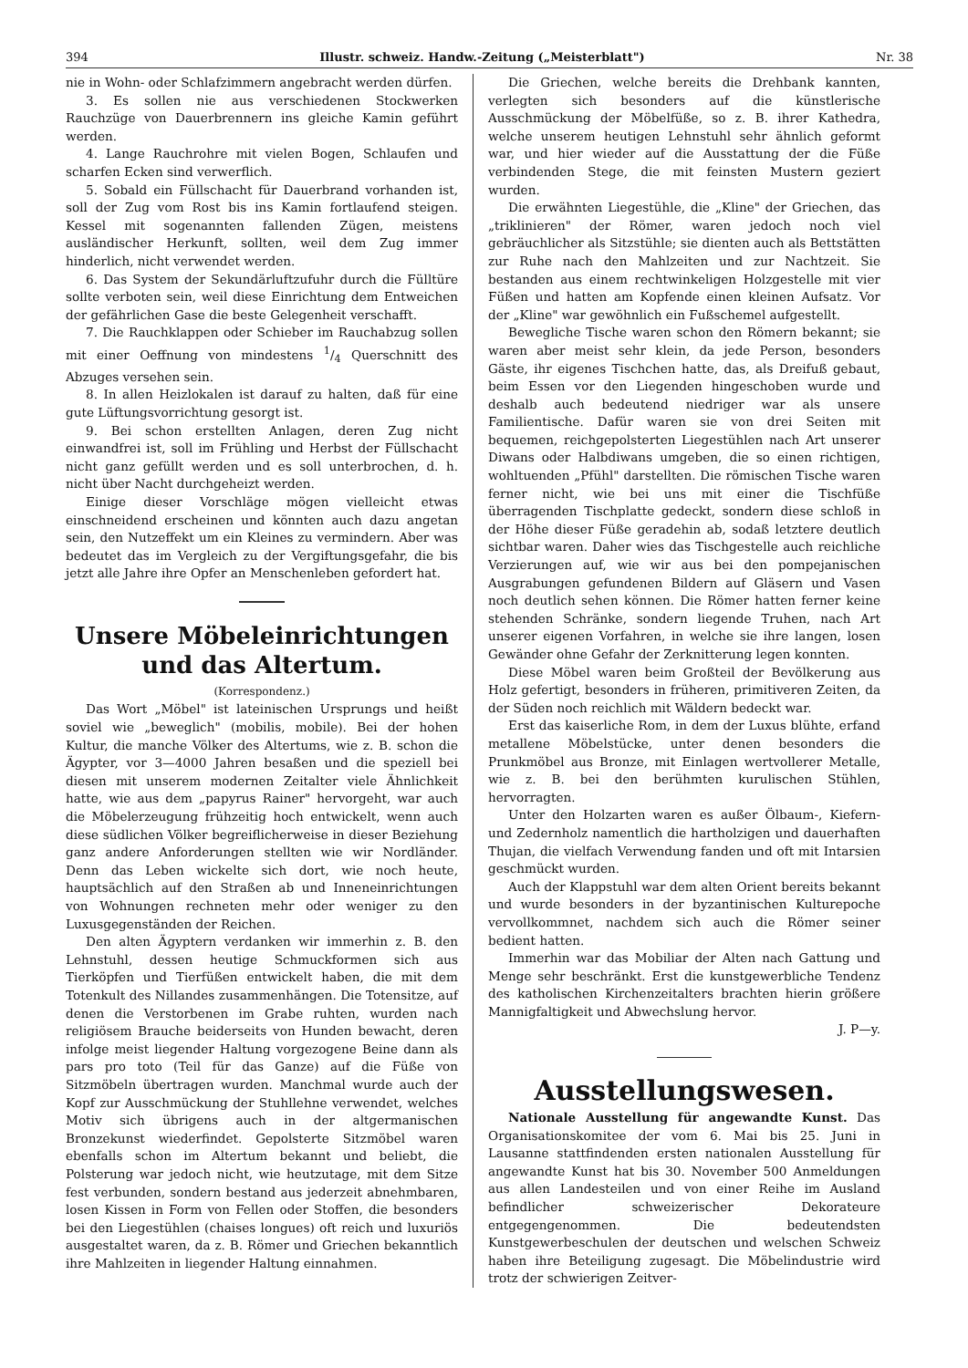394 Illustr. schweiz. Handw.-Zeitung („Meisterblatt") Nr. 38
nie in Wohn- oder Schlafzimmern angebracht werden dürfen.
3. Es sollen nie aus verschiedenen Stockwerken Rauchzüge von Dauerbrennern ins gleiche Kamin geführt werden.
4. Lange Rauchrohre mit vielen Bogen, Schlaufen und scharfen Ecken sind verwerflich.
5. Sobald ein Füllschacht für Dauerbrand vorhanden ist, soll der Zug vom Rost bis ins Kamin fortlaufend steigen. Kessel mit sogenannten fallenden Zügen, meistens ausländischer Herkunft, sollten, weil dem Zug immer hinderlich, nicht verwendet werden.
6. Das System der Sekundärluftzufuhr durch die Fülltüre sollte verboten sein, weil diese Einrichtung dem Entweichen der gefährlichen Gase die beste Gelegenheit verschafft.
7. Die Rauchklappen oder Schieber im Rauchabzug sollen mit einer Oeffnung von mindestens 1/4 Querschnitt des Abzuges versehen sein.
8. In allen Heizlokalen ist darauf zu halten, daß für eine gute Lüftungsvorrichtung gesorgt ist.
9. Bei schon erstellten Anlagen, deren Zug nicht einwandfrei ist, soll im Frühling und Herbst der Füllschacht nicht ganz gefüllt werden und es soll unterbrochen, d. h. nicht über Nacht durchgeheizt werden.
Einige dieser Vorschläge mögen vielleicht etwas einschneidend erscheinen und könnten auch dazu angetan sein, den Nutzeffekt um ein Kleines zu vermindern. Aber was bedeutet das im Vergleich zu der Vergiftungsgefahr, die bis jetzt alle Jahre ihre Opfer an Menschenleben gefordert hat.
Unsere Möbeleinrichtungen und das Altertum.
(Korrespondenz.)
Das Wort „Möbel" ist lateinischen Ursprungs und heißt soviel wie „beweglich" (mobilis, mobile). Bei der hohen Kultur, die manche Völker des Altertums, wie z. B. schon die Ägypter, vor 3—4000 Jahren besaßen und die speziell bei diesen mit unserem modernen Zeitalter viele Ähnlichkeit hatte, wie aus dem „papyrus Rainer" hervorgeht, war auch die Möbelerzeugung frühzeitig hoch entwickelt, wenn auch diese südlichen Völker begreiflicherweise in dieser Beziehung ganz andere Anforderungen stellten wie wir Nordländer. Denn das Leben wickelte sich dort, wie noch heute, hauptsächlich auf den Straßen ab und Inneneinrichtungen von Wohnungen rechneten mehr oder weniger zu den Luxusgegenständen der Reichen.
Den alten Ägyptern verdanken wir immerhin z. B. den Lehnstuhl, dessen heutige Schmuckformen sich aus Tierköpfen und Tierfüßen entwickelt haben, die mit dem Totenkult des Nillandes zusammenhängen. Die Totensitze, auf denen die Verstorbenen im Grabe ruhten, wurden nach religiösem Brauche beiderseits von Hunden bewacht, deren infolge meist liegender Haltung vorgezogene Beine dann als pars pro toto (Teil für das Ganze) auf die Füße von Sitzmöbeln übertragen wurden. Manchmal wurde auch der Kopf zur Ausschmückung der Stuhllehne verwendet, welches Motiv sich übrigens auch in der altgermanischen Bronzekunst wiederfindet. Gepolsterte Sitzmöbel waren ebenfalls schon im Altertum bekannt und beliebt, die Polsterung war jedoch nicht, wie heutzutage, mit dem Sitze fest verbunden, sondern bestand aus jederzeit abnehmbaren, losen Kissen in Form von Fellen oder Stoffen, die besonders bei den Liegestühlen (chaises longues) oft reich und luxuriös ausgestaltet waren, da z. B. Römer und Griechen bekanntlich ihre Mahlzeiten in liegender Haltung einnahmen.
Die Griechen, welche bereits die Drehbank kannten, verlegten sich besonders auf die künstlerische Ausschmückung der Möbelfüße, so z. B. ihrer Kathedra, welche unserem heutigen Lehnstuhl sehr ähnlich geformt war, und hier wieder auf die Ausstattung der die Füße verbindenden Stege, die mit feinsten Mustern geziert wurden.
Die erwähnten Liegestühle, die „Kline" der Griechen, das „triklinieren" der Römer, waren jedoch noch viel gebräuchlicher als Sitzstühle; sie dienten auch als Bettstätten zur Ruhe nach den Mahlzeiten und zur Nachtzeit. Sie bestanden aus einem rechtwinkeligen Holzgestelle mit vier Füßen und hatten am Kopfende einen kleinen Aufsatz. Vor der „Kline" war gewöhnlich ein Fußschemel aufgestellt.
Bewegliche Tische waren schon den Römern bekannt; sie waren aber meist sehr klein, da jede Person, besonders Gäste, ihr eigenes Tischchen hatte, das, als Dreifuß gebaut, beim Essen vor den Liegenden hingeschoben wurde und deshalb auch bedeutend niedriger war als unsere Familientische. Dafür waren sie von drei Seiten mit bequemen, reichgepolsterten Liegestühlen nach Art unserer Diwans oder Halbdiwans umgeben, die so einen richtigen, wohltuenden „Pfühl" darstellten. Die römischen Tische waren ferner nicht, wie bei uns mit einer die Tischfüße überragenden Tischplatte gedeckt, sondern diese schloß in der Höhe dieser Füße geradehin ab, sodaß letztere deutlich sichtbar waren. Daher wies das Tischgestelle auch reichliche Verzierungen auf, wie wir aus bei den pompejanischen Ausgrabungen gefundenen Bildern auf Gläsern und Vasen noch deutlich sehen können. Die Römer hatten ferner keine stehenden Schränke, sondern liegende Truhen, nach Art unserer eigenen Vorfahren, in welche sie ihre langen, losen Gewänder ohne Gefahr der Zerknitterung legen konnten.
Diese Möbel waren beim Großteil der Bevölkerung aus Holz gefertigt, besonders in früheren, primitiveren Zeiten, da der Süden noch reichlich mit Wäldern bedeckt war.
Erst das kaiserliche Rom, in dem der Luxus blühte, erfand metallene Möbelstücke, unter denen besonders die Prunkmöbel aus Bronze, mit Einlagen wertvollerer Metalle, wie z. B. bei den berühmten kurulischen Stühlen, hervorragten.
Unter den Holzarten waren es außer Ölbaum-, Kiefern- und Zedernholz namentlich die hartholzigen und dauerhaften Thujan, die vielfach Verwendung fanden und oft mit Intarsien geschmückt wurden.
Auch der Klappstuhl war dem alten Orient bereits bekannt und wurde besonders in der byzantinischen Kulturepoche vervollkommnet, nachdem sich auch die Römer seiner bedient hatten.
Immerhin war das Mobiliar der Alten nach Gattung und Menge sehr beschränkt. Erst die kunstgewerbliche Tendenz des katholischen Kirchenzeitalters brachten hierin größere Mannigfaltigkeit und Abwechslung hervor.
J. P—y.
Ausstellungswesen.
Nationale Ausstellung für angewandte Kunst. Das Organisationskomitee der vom 6. Mai bis 25. Juni in Lausanne stattfindenden ersten nationalen Ausstellung für angewandte Kunst hat bis 30. November 500 Anmeldungen aus allen Landesteilen und von einer Reihe im Ausland befindlicher schweizerischer Dekorateure entgegengenommen. Die bedeutendsten Kunstgewerbeschulen der deutschen und welschen Schweiz haben ihre Beteiligung zugesagt. Die Möbelindustrie wird trotz der schwierigen Zeitver-